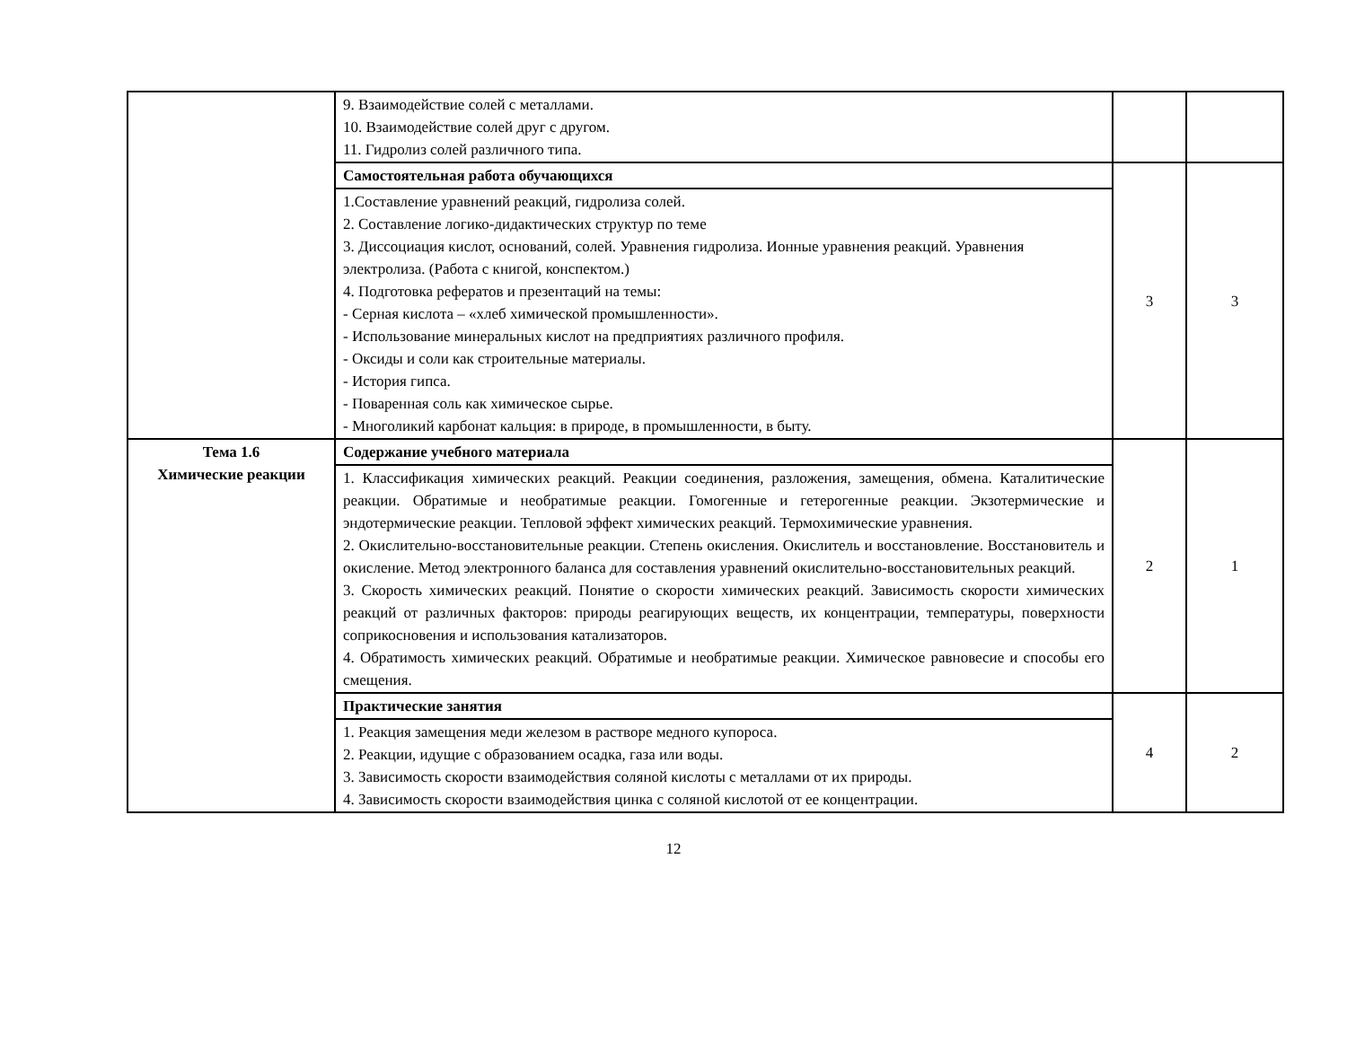| | 9. Взаимодействие солей с металлами. 10. Взаимодействие солей друг с другом. 11. Гидролиз солей различного типа. | | |
| | Самостоятельная работа обучающихся | 3 | 3 |
| | 1.Составление уравнений реакций, гидролиза солей. 2. Составление логико-дидактических структур по теме 3. Диссоциация кислот, оснований, солей. Уравнения гидролиза. Ионные уравнения реакций. Уравнения электролиза. (Работа с книгой, конспектом.) 4. Подготовка рефератов и презентаций на темы: - Серная кислота – «хлеб химической промышленности». - Использование минеральных кислот на предприятиях различного профиля. - Оксиды и соли как строительные материалы. - История гипса. - Поваренная соль как химическое сырье. - Многоликий карбонат кальция: в природе, в промышленности, в быту. | | |
| Тема 1.6 Химические реакции | Содержание учебного материала | 2 | 1 |
| | 1. Классификация химических реакций. Реакции соединения, разложения, замещения, обмена. Каталитические реакции. Обратимые и необратимые реакции. Гомогенные и гетерогенные реакции. Экзотермические и эндотермические реакции. Тепловой эффект химических реакций. Термохимические уравнения. 2. Окислительно-восстановительные реакции. Степень окисления. Окислитель и восстановление. Восстановитель и окисление. Метод электронного баланса для составления уравнений окислительно-восстановительных реакций. 3. Скорость химических реакций. Понятие о скорости химических реакций. Зависимость скорости химических реакций от различных факторов: природы реагирующих веществ, их концентрации, температуры, поверхности соприкосновения и использования катализаторов. 4. Обратимость химических реакций. Обратимые и необратимые реакции. Химическое равновесие и способы его смещения. | | |
| | Практические занятия | 4 | 2 |
| | 1. Реакция замещения меди железом в растворе медного купороса. 2. Реакции, идущие с образованием осадка, газа или воды. 3. Зависимость скорости взаимодействия соляной кислоты с металлами от их природы. 4. Зависимость скорости взаимодействия цинка с соляной кислотой от ее концентрации. | | |
12